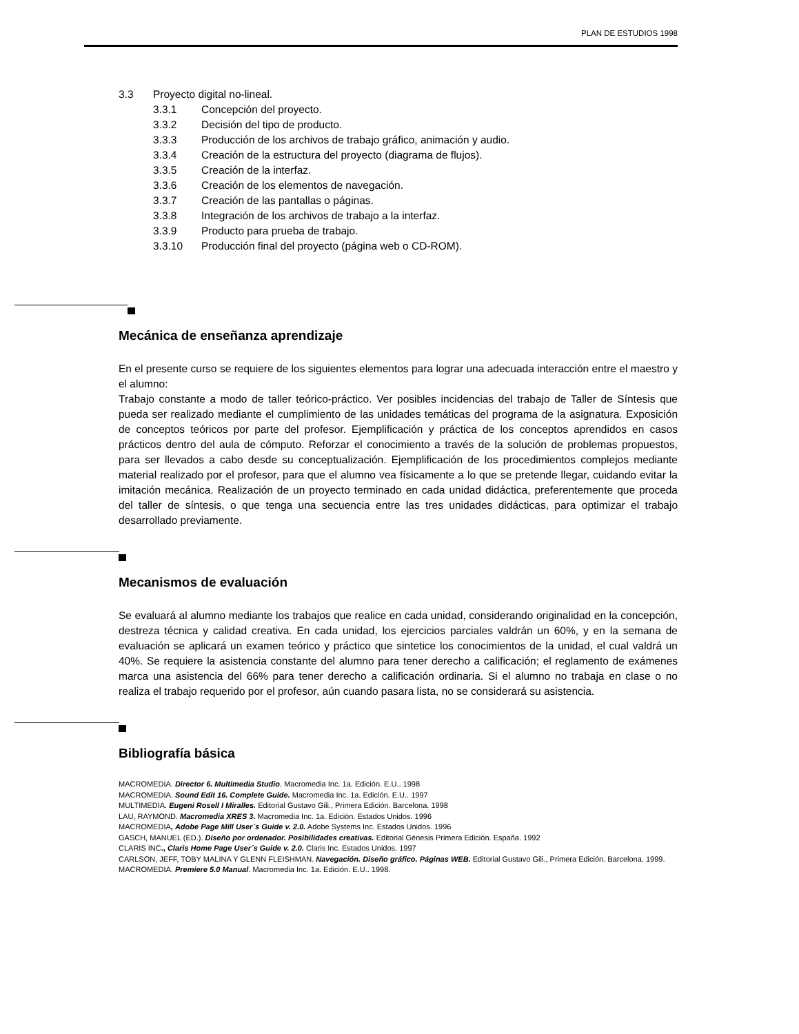PLAN DE ESTUDIOS 1998
3.3 Proyecto digital no-lineal.
3.3.1 Concepción del proyecto.
3.3.2 Decisión del tipo de producto.
3.3.3 Producción de los archivos de trabajo gráfico, animación y audio.
3.3.4 Creación de la estructura del proyecto (diagrama de flujos).
3.3.5 Creación de la interfaz.
3.3.6 Creación de los elementos de navegación.
3.3.7 Creación de las pantallas o páginas.
3.3.8 Integración de los archivos de trabajo a la interfaz.
3.3.9 Producto para prueba de trabajo.
3.3.10 Producción final del proyecto (página web o CD-ROM).
Mecánica de enseñanza aprendizaje
En el presente curso se requiere de los siguientes elementos para lograr una adecuada interacción entre el maestro y el alumno:
Trabajo constante a modo de taller teórico-práctico. Ver posibles incidencias del trabajo de Taller de Síntesis que pueda ser realizado mediante el cumplimiento de las unidades temáticas del programa de la asignatura. Exposición de conceptos teóricos por parte del profesor. Ejemplificación y práctica de los conceptos aprendidos en casos prácticos dentro del aula de cómputo. Reforzar el conocimiento a través de la solución de problemas propuestos, para ser llevados a cabo desde su conceptualización. Ejemplificación de los procedimientos complejos mediante material realizado por el profesor, para que el alumno vea físicamente a lo que se pretende llegar, cuidando evitar la imitación mecánica. Realización de un proyecto terminado en cada unidad didáctica, preferentemente que proceda del taller de síntesis, o que tenga una secuencia entre las tres unidades didácticas, para optimizar el trabajo desarrollado previamente.
Mecanismos de evaluación
Se evaluará al alumno mediante los trabajos que realice en cada unidad, considerando originalidad en la concepción, destreza técnica y calidad creativa. En cada unidad, los ejercicios parciales valdrán un 60%, y en la semana de evaluación se aplicará un examen teórico y práctico que sintetice los conocimientos de la unidad, el cual valdrá un 40%. Se requiere la asistencia constante del alumno para tener derecho a calificación; el reglamento de exámenes marca una asistencia del 66% para tener derecho a calificación ordinaria. Si el alumno no trabaja en clase o no realiza el trabajo requerido por el profesor, aún cuando pasara lista, no se considerará su asistencia.
Bibliografía básica
MACROMEDIA. Director 6. Multimedia Studio. Macromedia Inc. 1a. Edición. E.U.. 1998
MACROMEDIA. Sound Edit 16. Complete Guide. Macromedia Inc. 1a. Edición. E.U.. 1997
MULTIMEDIA. Eugeni Rosell I Miralles. Editorial Gustavo Gili., Primera Edición. Barcelona. 1998
LAU, RAYMOND. Macromedia XRES 3. Macromedia Inc. 1a. Edición. Estados Unidos. 1996
MACROMEDIA, Adobe Page Mill User´s Guide v. 2.0. Adobe Systems Inc. Estados Unidos. 1996
GASCH, MANUEL (ED.). Diseño por ordenador. Posibilidades creativas. Editorial Génesis Primera Edición. España. 1992
CLARIS INC., Claris Home Page User´s Guide v. 2.0. Claris Inc. Estados Unidos. 1997
CARLSON, JEFF, TOBY MALINA Y GLENN FLEISHMAN. Navegación. Diseño gráfico. Páginas WEB. Editorial Gustavo Gili., Primera Edición. Barcelona. 1999.
MACROMEDIA. Premiere 5.0 Manual. Macromedia Inc. 1a. Edición. E.U.. 1998.